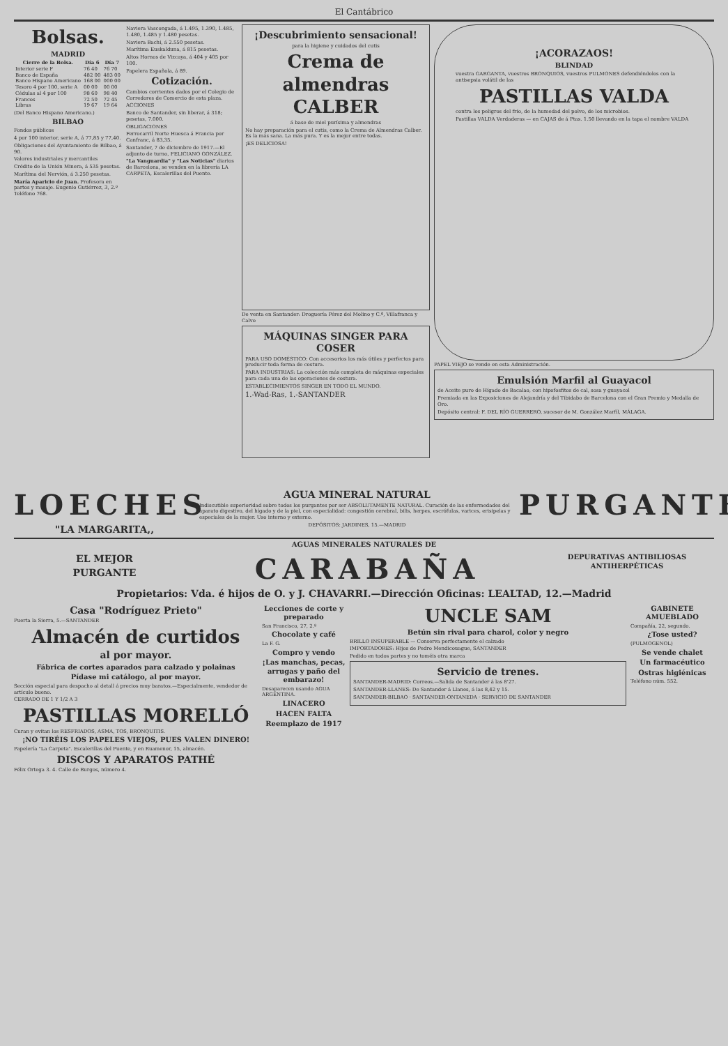El Cantábrico
Bolsas.
MADRID
| Cierre de la Bolsa. | Día 6 | Día 7 |
| --- | --- | --- |
| Interior serie F | 76 40 | 76 70 |
| Banco de España | 482 00 | 483 00 |
| Banco Hispano Americano | 168 00 | 000 00 |
| Tesoro 4 por 100, serie A | 00 00 | 00 00 |
| Cédulas al 4 por 100 | 98 60 | 98 40 |
| Francos | 72 50 | 72 45 |
| Libras | 19 67 | 19 64 |
(Del Banco Hispano Americano.)
BILBAO
Fondos públicos
4 por 100 interior, serie A, á 77,85 y 77,40.
Obligaciones del Ayuntamiento de Bilbao, á 90.
Valores industriales y mercantiles
Crédito de la Unión Minera, á 535 pesetas.
Marítima del Nervión, á 3.250 pesetas.
María Aparicio de Juan. Profesora en partos y masaje. Eugenio Gutiérrez, 3, 2.º Teléfono 768.
Naviera Vascongada, á 1.495, 1.390, 1.485, 1.480, 1.485 y 1.480 pesetas.
Naviera Bachi, á 2.550 pesetas.
Marítima Euskalduna, á 815 pesetas.
Altos Hornos de Vizcaya, á 404 y 405 por 100.
Papelera Española, á 89.
Cotización.
Cambios corrientes dados por el Colegio de Corredores de Comercio de esta plaza.
ACCIONES
Banco de Santander, sin liberar, á 318; pesetas, 7.000.
OBLIGACIONES
Ferrocarril Norte Huesca á Francia por Canfranc, á 83,35.
Santander, 7 de diciembre de 1917.—El adjunto de turno, FELICIANO GONZÁLEZ.
"La Vanguardia" y "Las Noticias" diarios de Barcelona, se venden en la librería LA CARPETA, Escalerillas del Puente.
¡Descubrimiento sensacional!
para la higiene y cuidados del cutis
Crema de almendras CALBER
á base de miel purísima y almendras
No hay preparación para el cutis, como la Crema de Almendras Calber. Es la más sana. La más pura. Y es la mejor entre todas.
¡ES DELICIOSA!
De venta en Santander: Droguería Pérez del Molino y C.ª, Villafranca y Calvo
MÁQUINAS SINGER PARA COSER
PARA USO DOMÉSTICO: Con accesorios los más útiles y perfectos para producir toda forma de costura.
PARA INDUSTRIAS: La colección más completa de máquinas especiales para cada una de las operaciones de costura.
ESTABLECIMIENTOS SINGER EN TODO EL MUNDO.
1.-Wad-Ras, 1.-SANTANDER
¡ACORAZAOS!
BLINDAD
vuestra GARGANTA, vuestros BRONQUIOS, vuestros PULMONES defendiéndolos con la antisepsia volátil de las
PASTILLAS VALDA
contra los peligros del frío, de la humedad del polvo, de los microbios.
Pastillas VALDA Verdaderas — en CAJAS de á Ptas. 1.50 llevando en la tapa el nombre VALDA
PAPEL VIEJO se vende en esta Administración.
Emulsión Marfil al Guayacol
de Aceite puro de Hígado de Bacalao, con hipofosfitos de cal, sosa y guayacol
Premiada en las Exposiciones de Alejandría y del Tibidabo de Barcelona con el Gran Premio y Medalla de Oro.
Depósito central: F. DEL RÍO GUERRERO, sucesor de M. González Marfil, MÁLAGA.
LOECHES
"LA MARGARITA,,
AGUA MINERAL NATURAL
Indiscutible superioridad sobre todos los purgantes por ser ABSOLUTAMENTE NATURAL. Curación de las enfermedades del aparato digestivo, del hígado y de la piel, con especialidad: congestión cerebral, bilis, herpes, escrófulas, varices, erisipelas y especiales de la mujer. Uso interno y externo.
DEPÓSITOS: JARDINES, 15.—MADRID
PURGANTE
AGUAS MINERALES NATURALES DE
EL MEJOR
PURGANTE
CARABAÑA
DEPURATIVAS ANTIBILIOSAS ANTIHERPÉTICAS
Propietarios: Vda. é hijos de O. y J. CHAVARRI.—Dirección Oficinas: LEALTAD, 12.—Madrid
Casa "Rodríguez Prieto"
Puerta la Sierra, 5.—SANTANDER
Almacén de curtidos
al por mayor.
Fábrica de cortes aparados para calzado y polainas
Pídase mi catálogo, al por mayor.
Sección especial para despacho al detall á precios muy baratos.—Especialmente, vendedor de artículo bueno.
CERRADO DE 1 Y 1/2 A 3
PASTILLAS MORELLÓ
Curan y evitan los RESFRIADOS, ASMA, TOS, BRONQUITIS.
¡NO TIRÉIS LOS PAPELES VIEJOS, PUES VALEN DINERO!
Papelería "La Carpeta". Escalerillas del Puente, y en Ruamenor, 15, almacén.
DISCOS Y APARATOS PATHÉ
Félix Ortega 3. 4. Calle de Burgos, número 4.
Lecciones de corte y preparado
San Francisco, 27, 2.º
Chocolate y café
La F. G.
Compro y vendo
¡Las manchas, pecas, arrugas y paño del embarazo!
Desaparecen usando AGUA ARGENTINA.
LINACERO
HACEN FALTA
Reemplazo de 1917
UNCLE SAM
Betún sin rival para charol, color y negro
BRILLO INSUPERABLE — Conserva perfectamente el calzado
IMPORTADORES: Hijos de Pedro Mendicouague, SANTANDER
Pedido en todos partes y no toméis otra marca
Servicio de trenes.
SANTANDER-MADRID: Correos.—Salida de Santander á las 8'27.
SANTANDER-LLANES: De Santander á Llanes, á las 8,42 y 15.
SANTANDER-BILBAO · SANTANDER-ONTANEDA · SERVICIO DE SANTANDER
GABINETE AMUEBLADO
Compañía, 22, segundo.
¿Tose usted?
(PULMOGENOL)
Se vende chalet
Un farmacéutico
Ostras higiénicas
Teléfono núm. 552.